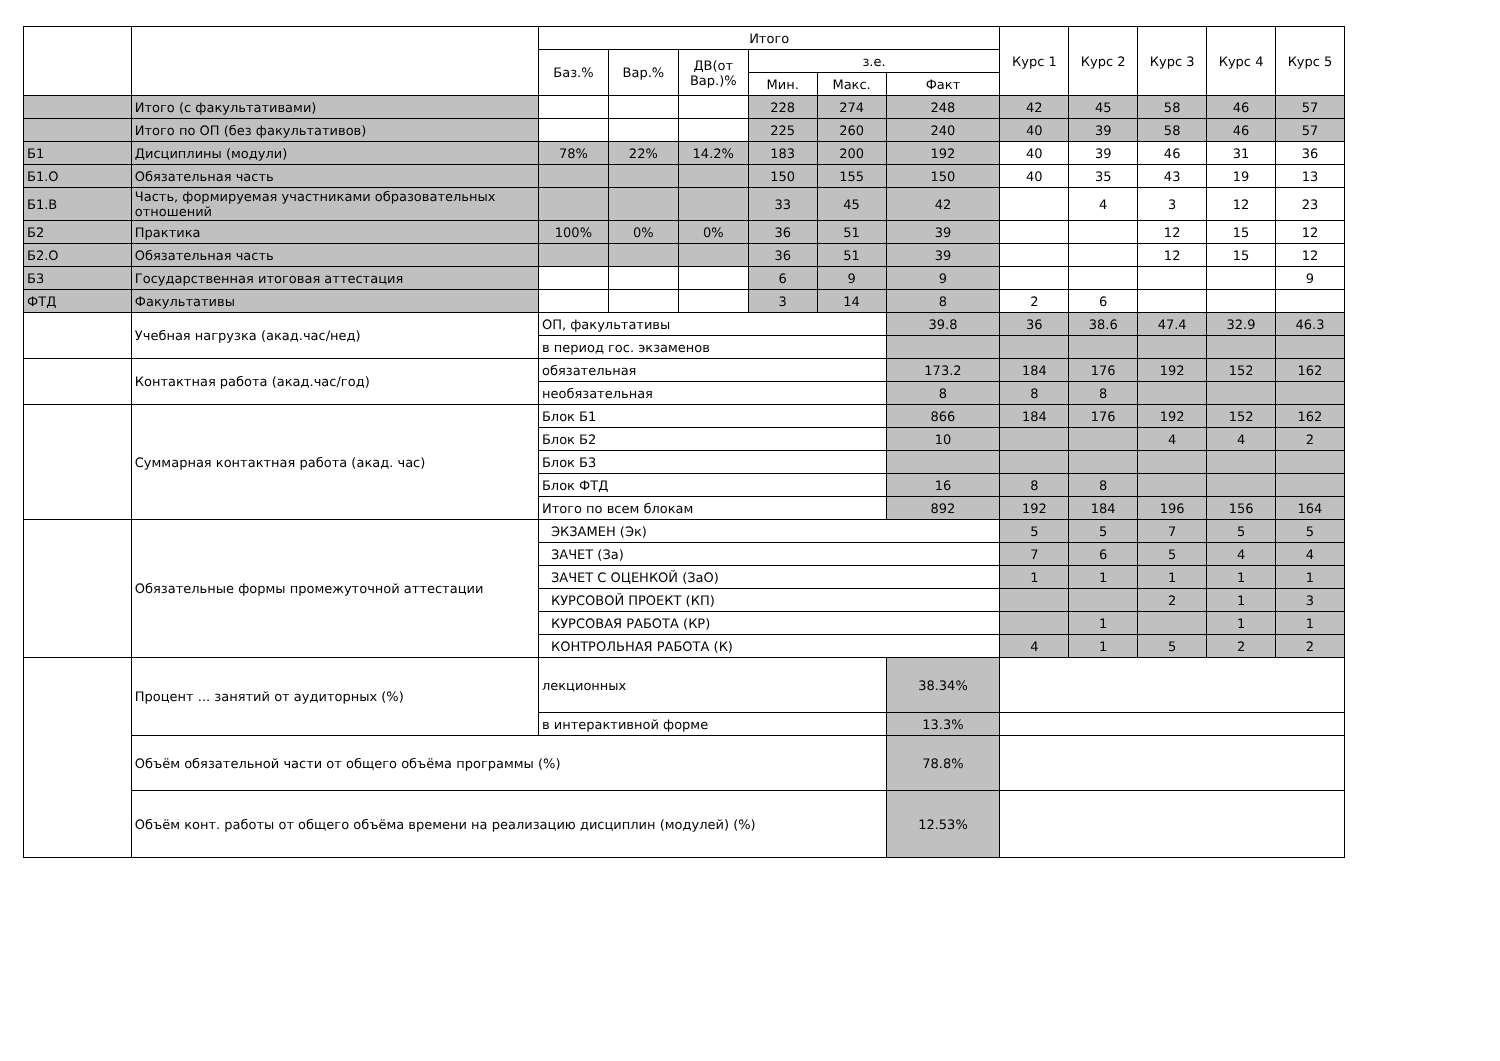| | | Итого | | | | | | Курс 1 | Курс 2 | Курс 3 | Курс 4 | Курс 5 |
| --- | --- | --- | --- | --- | --- | --- | --- | --- | --- | --- | --- | --- |
| | | Баз.% | Вар.% | ДВ(от Вар.)% | з.е. | | | | | | | |
| | | | | | Мин. | Макс. | Факт | | | | | |
| | Итого (с факультативами) | | | | 228 | 274 | 248 | 42 | 45 | 58 | 46 | 57 |
| | Итого по ОП (без факультативов) | | | | 225 | 260 | 240 | 40 | 39 | 58 | 46 | 57 |
| Б1 | Дисциплины (модули) | 78% | 22% | 14.2% | 183 | 200 | 192 | 40 | 39 | 46 | 31 | 36 |
| Б1.О | Обязательная часть | | | | 150 | 155 | 150 | 40 | 35 | 43 | 19 | 13 |
| Б1.В | Часть, формируемая участниками образовательных отношений | | | | 33 | 45 | 42 | | 4 | 3 | 12 | 23 |
| Б2 | Практика | 100% | 0% | 0% | 36 | 51 | 39 | | | 12 | 15 | 12 |
| Б2.О | Обязательная часть | | | | 36 | 51 | 39 | | | 12 | 15 | 12 |
| Б3 | Государственная итоговая аттестация | | | | 6 | 9 | 9 | | | | | 9 |
| ФТД | Факультативы | | | | 3 | 14 | 8 | 2 | 6 | | | |
| | Учебная нагрузка (акад.час/нед) | ОП, факультативы | | | | | 39.8 | 36 | 38.6 | 47.4 | 32.9 | 46.3 |
| | | в период гос. экзаменов | | | | | | | | | | |
| | Контактная работа (акад.час/год) | обязательная | | | | | 173.2 | 184 | 176 | 192 | 152 | 162 |
| | | необязательная | | | | | 8 | 8 | 8 | | | |
| | Суммарная контактная работа (акад. час) | Блок Б1 | | | | | 866 | 184 | 176 | 192 | 152 | 162 |
| | | Блок Б2 | | | | | 10 | | | 4 | 4 | 2 |
| | | Блок Б3 | | | | | | | | | | |
| | | Блок ФТД | | | | | 16 | 8 | 8 | | | |
| | | Итого по всем блокам | | | | | 892 | 192 | 184 | 196 | 156 | 164 |
| | Обязательные формы промежуточной аттестации | ЭКЗАМЕН (Эк) | | | | | | 5 | 5 | 7 | 5 | 5 |
| | | ЗАЧЕТ (За) | | | | | | 7 | 6 | 5 | 4 | 4 |
| | | ЗАЧЕТ С ОЦЕНКОЙ (ЗаО) | | | | | | 1 | 1 | 1 | 1 | 1 |
| | | КУРСОВОЙ ПРОЕКТ (КП) | | | | | | | | 2 | 1 | 3 |
| | | КУРСОВАЯ РАБОТА (КР) | | | | | | | 1 | | 1 | 1 |
| | | КОНТРОЛЬНАЯ РАБОТА (К) | | | | | | 4 | 1 | 5 | 2 | 2 |
| | Процент ... занятий от аудиторных (%) | лекционных | | | | | 38.34% | | | | | |
| | | в интерактивной форме | | | | | 13.3% | | | | | |
| | Объём обязательной части от общего объёма программы (%) | | | | | | 78.8% | | | | | |
| | Объём конт. работы от общего объёма времени на реализацию дисциплин (модулей) (%) | | | | | | 12.53% | | | | | |